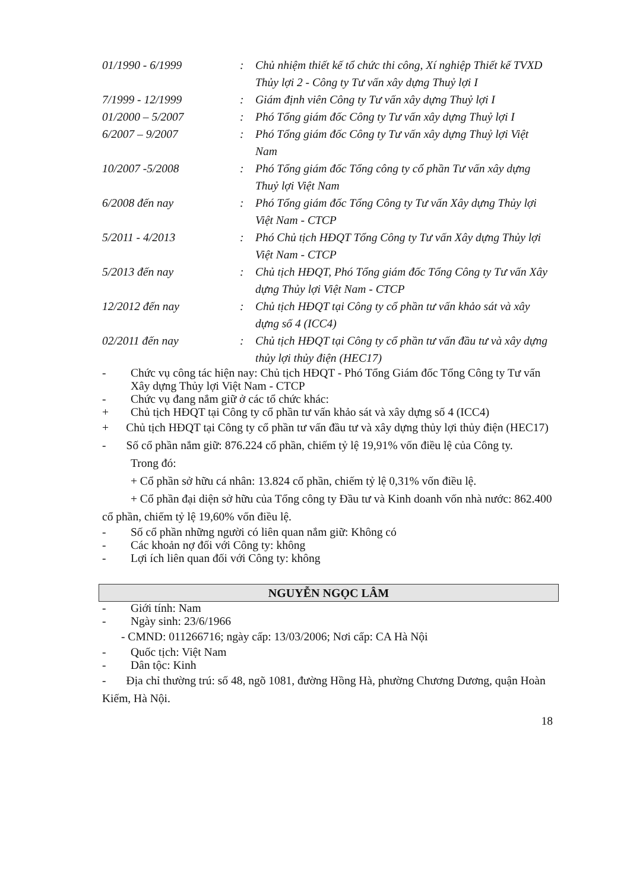| 01/1990 - 6/1999 | : | Chủ nhiệm thiết kế tổ chức thi công, Xí nghiệp Thiết kế TVXD Thủy lợi 2 - Công ty Tư vấn xây dựng Thuỷ lợi I |
| 7/1999 - 12/1999 | : | Giám định viên Công ty Tư vấn xây dựng Thuỷ lợi I |
| 01/2000 – 5/2007 | : | Phó Tổng giám đốc Công ty Tư vấn xây dựng Thuỷ lợi I |
| 6/2007 – 9/2007 | : | Phó Tổng giám đốc Công ty Tư vấn xây dựng Thuỷ lợi Việt Nam |
| 10/2007 -5/2008 | : | Phó Tổng giám đốc Tổng công ty cổ phần Tư vấn xây dựng Thuỷ lợi Việt Nam |
| 6/2008 đến nay | : | Phó Tổng giám đốc Tổng Công ty Tư vấn Xây dựng Thủy lợi Việt Nam - CTCP |
| 5/2011 - 4/2013 | : | Phó Chủ tịch HĐQT Tổng Công ty Tư vấn Xây dựng Thủy lợi Việt Nam - CTCP |
| 5/2013 đến nay | : | Chủ tịch HĐQT, Phó Tổng giám đốc Tổng Công ty Tư vấn Xây dựng Thủy lợi Việt Nam - CTCP |
| 12/2012 đến nay | : | Chủ tịch HĐQT tại Công ty cổ phần tư vấn khảo sát và xây dựng số 4 (ICC4) |
| 02/2011 đến nay | : | Chủ tịch HĐQT tại Công ty cổ phần tư vấn đầu tư và xây dựng thủy lợi thủy điện (HEC17) |
- Chức vụ công tác hiện nay: Chủ tịch HĐQT - Phó Tổng Giám đốc Tổng Công ty Tư vấn Xây dựng Thủy lợi Việt Nam - CTCP
- Chức vụ đang nắm giữ ở các tổ chức khác:
+ Chủ tịch HĐQT tại Công ty cổ phần tư vấn khảo sát và xây dựng số 4 (ICC4)
+ Chủ tịch HĐQT tại Công ty cổ phần tư vấn đầu tư và xây dựng thủy lợi thủy điện (HEC17)
- Số cổ phần nắm giữ: 876.224 cổ phần, chiếm tỷ lệ 19,91% vốn điều lệ của Công ty.
Trong đó:
+ Cổ phần sở hữu cá nhân: 13.824 cổ phần, chiếm tỷ lệ 0,31% vốn điều lệ.
+ Cổ phần đại diện sở hữu của Tổng công ty Đầu tư và Kinh doanh vốn nhà nước: 862.400 cổ phần, chiếm tỷ lệ 19,60% vốn điều lệ.
- Số cổ phần những người có liên quan nắm giữ: Không có
- Các khoản nợ đối với Công ty: không
- Lợi ích liên quan đối với Công ty: không
NGUYỄN NGỌC LÂM
- Giới tính: Nam
- Ngày sinh: 23/6/1966
- CMND: 011266716; ngày cấp: 13/03/2006; Nơi cấp: CA Hà Nội
- Quốc tịch: Việt Nam
- Dân tộc: Kinh
- Địa chỉ thường trú: số 48, ngõ 1081, đường Hồng Hà, phường Chương Dương, quận Hoàn Kiếm, Hà Nội.
18